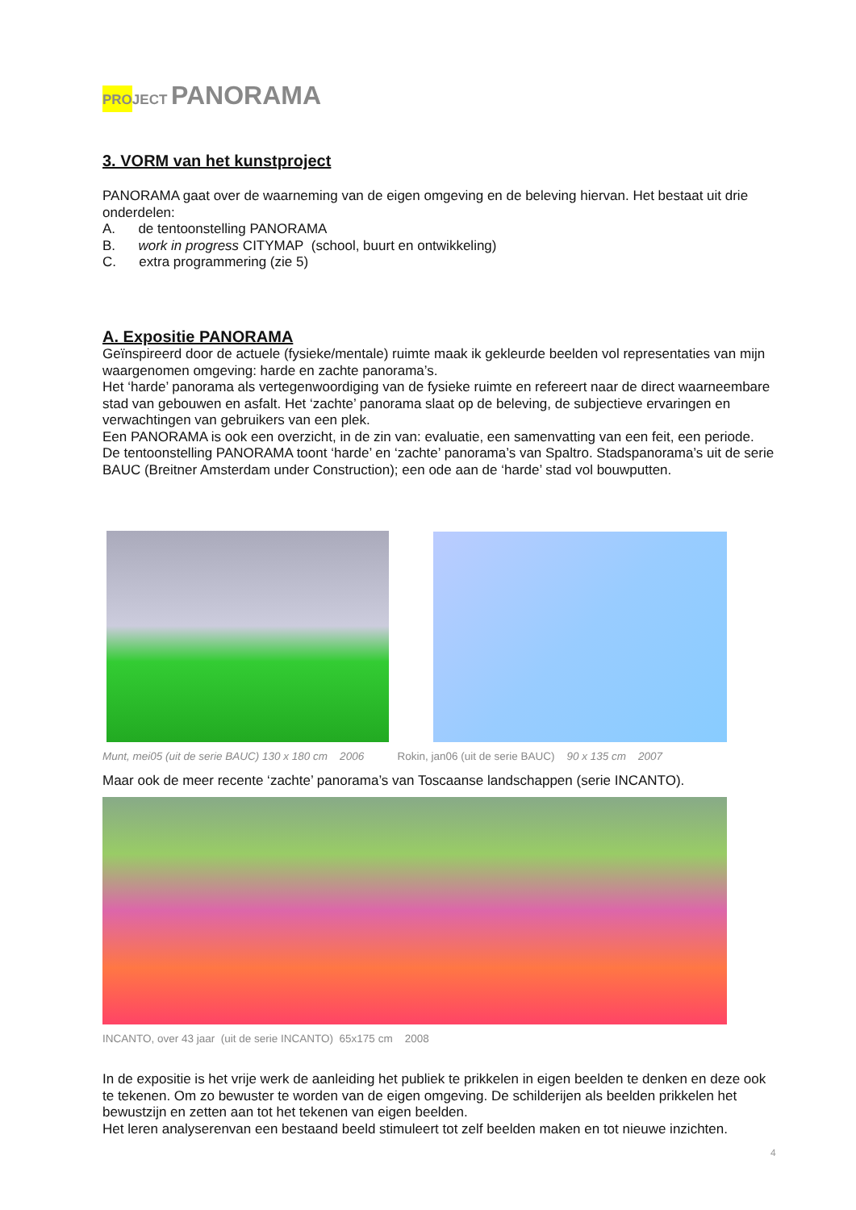PRO JECT PANORAMA
3. VORM van het kunstproject
PANORAMA gaat over de waarneming van de eigen omgeving en de beleving hiervan. Het bestaat uit drie onderdelen:
A. de tentoonstelling PANORAMA
B. work in progress CITYMAP (school, buurt en ontwikkeling)
C. extra programmering (zie 5)
A. Expositie PANORAMA
Geïnspireerd door de actuele (fysieke/mentale) ruimte maak ik gekleurde beelden vol representaties van mijn waargenomen omgeving: harde en zachte panorama’s.
Het ‘harde’ panorama als vertegenwoordiging van de fysieke ruimte en refereert naar de direct waarneembare stad van gebouwen en asfalt. Het ‘zachte’ panorama slaat op de beleving, de subjectieve ervaringen en verwachtingen van gebruikers van een plek.
Een PANORAMA is ook een overzicht, in de zin van: evaluatie, een samenvatting van een feit, een periode.
De tentoonstelling PANORAMA toont ‘harde’ en ‘zachte’ panorama’s van Spaltro. Stadspanorama’s uit de serie BAUC (Breitner Amsterdam under Construction); een ode aan de ‘harde’ stad vol bouwputten.
Munt, mei05 (uit de serie BAUC) 130 x 180 cm 2006 Rokin, jan06 (uit de serie BAUC) 90 x 135 cm 2007
Maar ook de meer recente ‘zachte’ panorama’s van Toscaanse landschappen (serie INCANTO).
INCANTO, over 43 jaar (uit de serie INCANTO) 65x175 cm 2008
In de expositie is het vrije werk de aanleiding het publiek te prikkelen in eigen beelden te denken en deze ook te tekenen. Om zo bewuster te worden van de eigen omgeving. De schilderijen als beelden prikkelen het bewustzijn en zetten aan tot het tekenen van eigen beelden.
Het leren analyserenvan een bestaand beeld stimuleert tot zelf beelden maken en tot nieuwe inzichten.
4